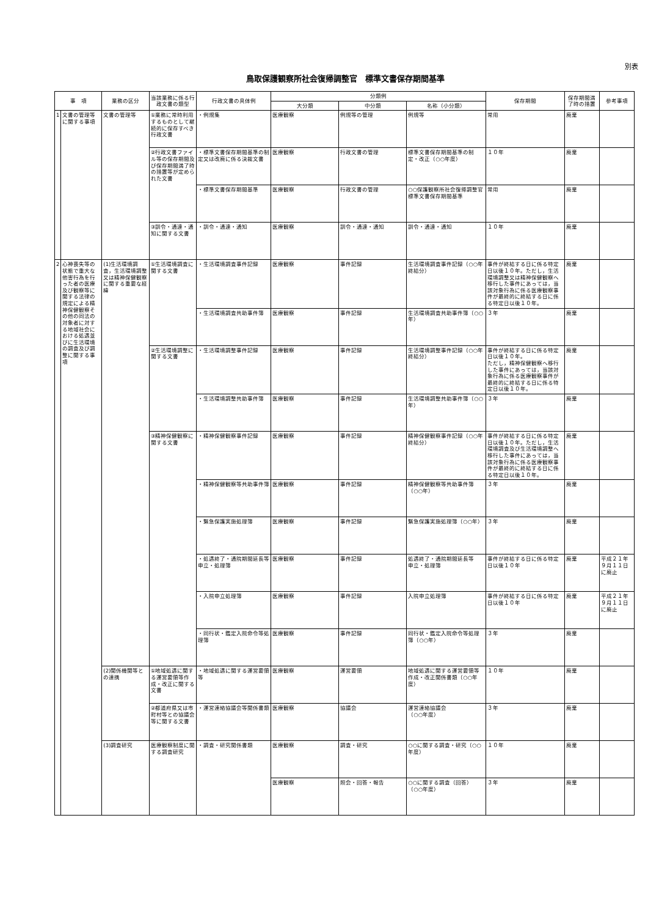別表
鳥取保護観察所社会復帰調整官　標準文書保存期間基準
| 事 項 | | 業務の区分 | 当該業務に係る行政文書の類型 | 行政文書の具体例 | 分類例 | | | 保存期間 | 保存期間満了時の措置 | 参考事項 |
| --- | --- | --- | --- | --- | --- | --- | --- | --- | --- | --- |
| | | | | | 大分類 | 中分類 | 名称（小分類） | | | |
| 1 | 文書の管理等に関する事項 | 文書の管理等 | ①業務に常時利用するものとして継続的に保存すべき行政文書 | ・例規集 | 医療観察 | 例規等の管理 | 例規等 | 常用 | 廃棄 | |
| | | | ②行政文書ファイル等の保存期間及び保存期間満了時の措置等が定められた文書 | ・標準文書保存期間基準の制定又は改廃に係る決裁文書 | 医療観察 | 行政文書の管理 | 標準文書保存期間基準の制定・改正（○○年度） | １０年 | 廃棄 | |
| | | | | ・標準文書保存期間基準 | 医療観察 | 行政文書の管理 | ○○保護観察所社会復帰調整官標準文書保存期間基準 | 常用 | 廃棄 | |
| | | | ③訓令・通達・通知に関する文書 | ・訓令・通達・通知 | 医療観察 | 訓令・通達・通知 | 訓令・通達・通知 | １０年 | 廃棄 | |
| 2 | 心神喪失等の状態で重大な他害行為を行った者の医療及び観察等に関する法律の規定による精神保健観察その他の同法の対象者に対する地域社会における処遇並びに生活環境の調査及び調整に関する事項 | (1)生活環境調査，生活環境調整又は精神保健観察に関する重要な経緯 | ①生活環境調査に関する文書 | ・生活環境調査事件記録 | 医療観察 | 事件記録 | 生活環境調査事件記録（○○年終結分） | 事件が終結する日に係る特定日以後１０年。ただし，生活環境調整又は精神保健観察へ移行した事件にあっては，当該対象行為に係る医療観察事件が最終的に終結する日に係る特定日以後１０年。 | 廃棄 | |
| | | | | ・生活環境調査共助事件簿 | 医療観察 | 事件記録 | 生活環境調査共助事件簿（○○年） | ３年 | 廃棄 | |
| | | | ②生活環境調整に関する文書 | ・生活環境調整事件記録 | 医療観察 | 事件記録 | 生活環境調整事件記録（○○年終結分） | 事件が終結する日に係る特定日以後１０年。 ただし，精神保健観察へ移行した事件にあっては，当該対象行為に係る医療観察事件が最終的に終結する日に係る特定日以後１０年。 | 廃棄 | |
| | | | | ・生活環境調整共助事件簿 | 医療観察 | 事件記録 | 生活環境調整共助事件簿（○○年） | ３年 | 廃棄 | |
| | | | ③精神保健観察に関する文書 | ・精神保健観察事件記録 | 医療観察 | 事件記録 | 精神保健観察事件記録（○○年終結分） | 事件が終結する日に係る特定日以後１０年。ただし，生活環境調査及び生活環境調整へ移行した事件にあっては，当該対象行為に係る医療観察事件が最終的に終結する日に係る特定日以後１０年。 | 廃棄 | |
| | | | | ・精神保健観察等共助事件簿 | 医療観察 | 事件記録 | 精神保健観察等共助事件簿 （○○年） | ３年 | 廃棄 | |
| | | | | ・緊急保護実施処理簿 | 医療観察 | 事件記録 | 緊急保護実施処理簿（○○年） | ３年 | 廃棄 | |
| | | | | ・処遇終了・通院期間延長等申立・処理簿 | 医療観察 | 事件記録 | 処遇終了・通院期間延長等 申立・処理簿 | 事件が終結する日に係る特定日以後１０年 | 廃棄 | 平成２１年９月１１日に廃止 |
| | | | | ・入院申立処理簿 | 医療観察 | 事件記録 | 入院申立処理簿 | 事件が終結する日に係る特定日以後１０年 | 廃棄 | 平成２１年９月１１日に廃止 |
| | | | | ・同行状・鑑定入院命令等処理簿 | 医療観察 | 事件記録 | 同行状・鑑定入院命令等処理簿（○○年） | ３年 | 廃棄 | |
| | | (2)関係機関等との連携 | ①地域処遇に関する運営要領等作成・改正に関する文書 | ・地域処遇に関する運営要領等 | 医療観察 | 運営要領 | 地域処遇に関する運営要領等作成・改正関係書類（○○年度） | １０年 | 廃棄 | |
| | | | ②都道府県又は市町村等との協議会等に関する文書 | ・運営連絡協議会等関係書類 | 医療観察 | 協議会 | 運営連絡協議会 （○○年度） | ３年 | 廃棄 | |
| | | (3)調査研究 | 医療観察制度に関する調査研究 | ・調査・研究関係書類 | 医療観察 | 調査・研究 | ○○に関する調査・研究（○○年度） | １０年 | 廃棄 | |
| | | | | | 医療観察 | 照会・回答・報告 | ○○に関する調査（回答） （○○年度） | ３年 | 廃棄 | |